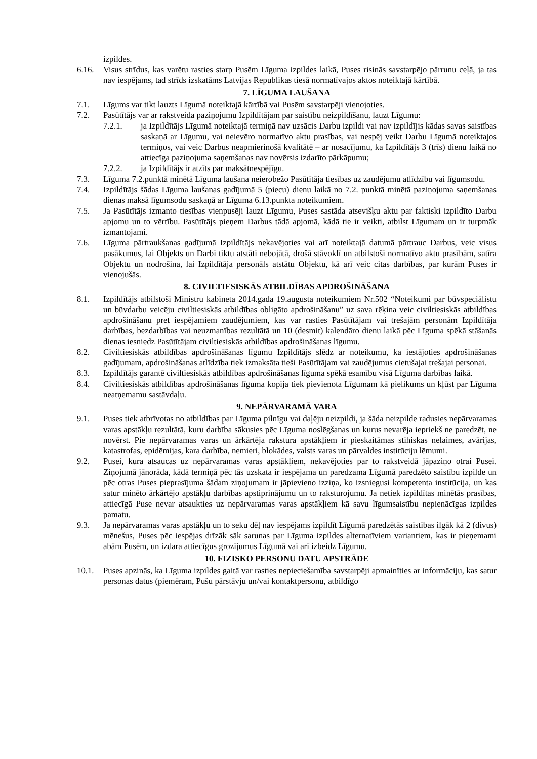izpildes.
6.16. Visus strīdus, kas varētu rasties starp Pusēm Līguma izpildes laikā, Puses risinās savstarpējo pārrunu ceļā, ja tas nav iespējams, tad strīds izskatāms Latvijas Republikas tiesā normatīvajos aktos noteiktajā kārtībā.
7. LĪGUMA LAUŠANA
7.1. Līgums var tikt lauzts Līgumā noteiktajā kārtībā vai Pusēm savstarpēji vienojoties.
7.2. Pasūtītājs var ar rakstveida paziņojumu Izpildītājam par saistību neizpildīšanu, lauzt Līgumu:
7.2.1. ja Izpildītājs Līgumā noteiktajā termiņā nav uzsācis Darbu izpildi vai nav izpildījis kādas savas saistības saskaņā ar Līgumu, vai neievēro normatīvo aktu prasības, vai nespēj veikt Darbu Līgumā noteiktajos termiņos, vai veic Darbus neapmierinošā kvalitātē – ar nosacījumu, ka Izpildītājs 3 (trīs) dienu laikā no attiecīga paziņojuma saņemšanas nav novērsis izdarīto pārkāpumu;
7.2.2. ja Izpildītājs ir atzīts par maksātnespējīgu.
7.3. Līguma 7.2.punktā minētā Līguma laušana neierobežo Pasūtītāja tiesības uz zaudējumu atlīdzību vai līgumsodu.
7.4. Izpildītājs šādas Līguma laušanas gadījumā 5 (piecu) dienu laikā no 7.2. punktā minētā paziņojuma saņemšanas dienas maksā līgumsodu saskaņā ar Līguma 6.13.punkta noteikumiem.
7.5. Ja Pasūtītājs izmanto tiesības vienpusēji lauzt Līgumu, Puses sastāda atsevišķu aktu par faktiski izpildīto Darbu apjomu un to vērtību. Pasūtītājs pieņem Darbus tādā apjomā, kādā tie ir veikti, atbilst Līgumam un ir turpmāk izmantojami.
7.6. Līguma pārtraukšanas gadījumā Izpildītājs nekavējoties vai arī noteiktajā datumā pārtrauc Darbus, veic visus pasākumus, lai Objekts un Darbi tiktu atstāti nebojātā, drošā stāvoklī un atbilstoši normatīvo aktu prasībām, satīra Objektu un nodrošina, lai Izpildītāja personāls atstātu Objektu, kā arī veic citas darbības, par kurām Puses ir vienojušās.
8. CIVILTIESISKĀS ATBILDĪBAS APDROŠINĀŠANA
8.1. Izpildītājs atbilstoši Ministru kabineta 2014.gada 19.augusta noteikumiem Nr.502 “Noteikumi par būvspeciālistu un būvdarbu veicēju civiltiesiskās atbildības obligāto apdrošināšanu” uz sava rēķina veic civiltiesiskās atbildības apdrošināšanu pret iespējamiem zaudējumiem, kas var rasties Pasūtītājam vai trešajām personām Izpildītāja darbības, bezdarbības vai neuzmanības rezultātā un 10 (desmit) kalendāro dienu laikā pēc Līguma spēkā stāšanās dienas iesniedz Pasūtītājam civiltiesiskās atbildības apdrošināšanas līgumu.
8.2. Civiltiesiskās atbildības apdrošināšanas līgumu Izpildītājs slēdz ar noteikumu, ka iestājoties apdrošināšanas gadījumam, apdrošināšanas atlīdzība tiek izmaksāta tieši Pasūtītājam vai zaudējumus cietušajai trešajai personai.
8.3. Izpildītājs garantē civiltiesiskās atbildības apdrošināšanas līguma spēkā esamību visā Līguma darbības laikā.
8.4. Civiltiesiskās atbildības apdrošināšanas līguma kopija tiek pievienota Līgumam kā pielikums un kļūst par Līguma neatņemamu sastāvdaļu.
9. NEPĀRVARAMĀ VARA
9.1. Puses tiek atbrīvotas no atbildības par Līguma pilnīgu vai daļēju neizpildi, ja šāda neizpilde radusies nepārvaramas varas apstākļu rezultātā, kuru darbība sākusies pēc Līguma noslēgšanas un kurus nevarēja iepriekš ne paredzēt, ne novērst. Pie nepārvaramas varas un ārkārtēja rakstura apstākļiem ir pieskaitāmas stihiskas nelaimes, avārijas, katastrofas, epidēmijas, kara darbība, nemieri, blokādes, valsts varas un pārvaldes institūciju lēmumi.
9.2. Pusei, kura atsaucas uz nepārvaramas varas apstākļiem, nekavējoties par to rakstveidā jāpaziņo otrai Pusei. Ziņojumā jānorāda, kādā termiņā pēc tās uzskata ir iespējama un paredzama Līgumā paredzēto saistību izpilde un pēc otras Puses pieprasījuma šādam ziņojumam ir jāpievieno izziņa, ko izsniegusi kompetenta institūcija, un kas satur minēto ārkārtējo apstākļu darbības apstiprinājumu un to raksturojumu. Ja netiek izpildītas minētās prasības, attiecīgā Puse nevar atsaukties uz nepārvaramas varas apstākļiem kā savu līgumsaistību nepienācīgas izpildes pamatu.
9.3. Ja nepārvaramas varas apstākļu un to seku dēļ nav iespējams izpildīt Līgumā paredzētās saistības ilgāk kā 2 (divus) mēnešus, Puses pēc iespējas drīzāk sāk sarunas par Līguma izpildes alternatīviem variantiem, kas ir pieņemami abām Pusēm, un izdara attiecīgus grozījumus Līgumā vai arī izbeidz Līgumu.
10. FIZISKO PERSONU DATU APSTRĀDE
10.1. Puses apzinās, ka Līguma izpildes gaitā var rasties nepieciešamība savstarpēji apmainīties ar informāciju, kas satur personas datus (piemēram, Pušu pārstāvju un/vai kontaktpersonu, atbildīgo